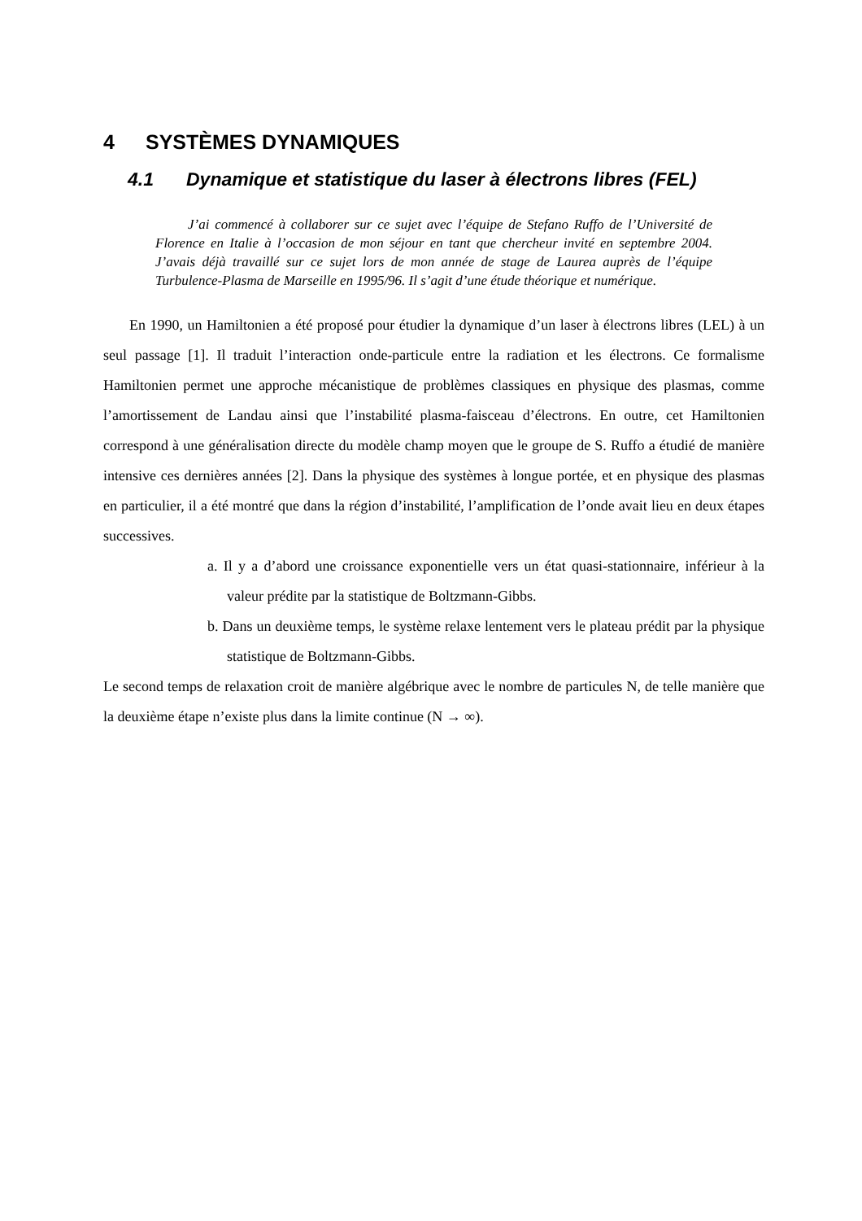4 SYSTÈMES DYNAMIQUES
4.1 Dynamique et statistique du laser à électrons libres (FEL)
J’ai commencé à collaborer sur ce sujet avec l’équipe de Stefano Ruffo de l’Université de Florence en Italie à l’occasion de mon séjour en tant que chercheur invité en septembre 2004. J’avais déjà travaillé sur ce sujet lors de mon année de stage de Laurea auprès de l’équipe Turbulence-Plasma de Marseille en 1995/96. Il s’agit d’une étude théorique et numérique.
En 1990, un Hamiltonien a été proposé pour étudier la dynamique d’un laser à électrons libres (LEL) à un seul passage [1]. Il traduit l’interaction onde-particule entre la radiation et les électrons. Ce formalisme Hamiltonien permet une approche mécanistique de problèmes classiques en physique des plasmas, comme l’amortissement de Landau ainsi que l’instabilité plasma-faisceau d’électrons. En outre, cet Hamiltonien correspond à une généralisation directe du modèle champ moyen que le groupe de S. Ruffo a étudié de manière intensive ces dernières années [2]. Dans la physique des systèmes à longue portée, et en physique des plasmas en particulier, il a été montré que dans la région d’instabilité, l’amplification de l’onde avait lieu en deux étapes successives.
a. Il y a d’abord une croissance exponentielle vers un état quasi-stationnaire, inférieur à la valeur prédite par la statistique de Boltzmann-Gibbs.
b. Dans un deuxième temps, le système relaxe lentement vers le plateau prédit par la physique statistique de Boltzmann-Gibbs.
Le second temps de relaxation croit de manière algébrique avec le nombre de particules N, de telle manière que la deuxième étape n’existe plus dans la limite continue (N → ∞).